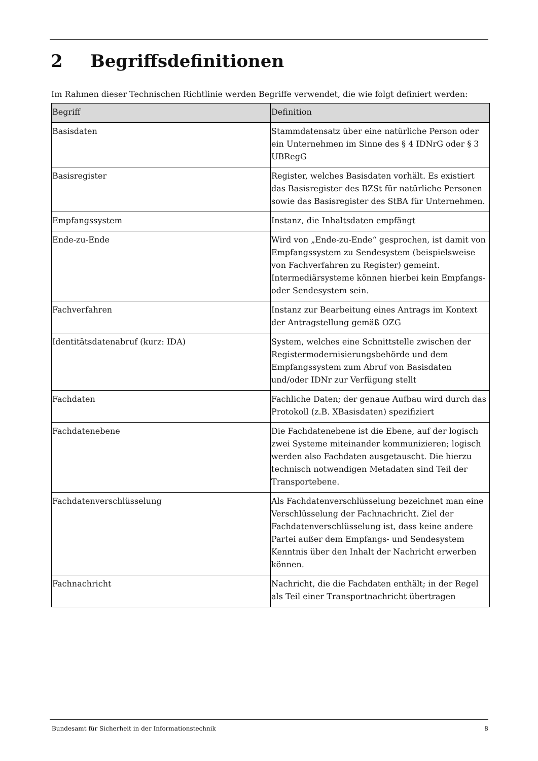2 Begriffsdefinitionen
Im Rahmen dieser Technischen Richtlinie werden Begriffe verwendet, die wie folgt definiert werden:
| Begriff | Definition |
| --- | --- |
| Basisdaten | Stammdatensatz über eine natürliche Person oder ein Unternehmen im Sinne des § 4 IDNrG oder § 3 UBRegG |
| Basisregister | Register, welches Basisdaten vorhält. Es existiert das Basisregister des BZSt für natürliche Personen sowie das Basisregister des StBA für Unternehmen. |
| Empfangssystem | Instanz, die Inhaltsdaten empfängt |
| Ende-zu-Ende | Wird von „Ende-zu-Ende“ gesprochen, ist damit von Empfangssystem zu Sendesystem (beispielsweise von Fachverfahren zu Register) gemeint. Intermediärsysteme können hierbei kein Empfangs- oder Sendesystem sein. |
| Fachverfahren | Instanz zur Bearbeitung eines Antrags im Kontext der Antragstellung gemäß OZG |
| Identitätsdatenabruf (kurz: IDA) | System, welches eine Schnittstelle zwischen der Registermodernisierungsbehörde und dem Empfangssystem zum Abruf von Basisdaten und/oder IDNr zur Verfügung stellt |
| Fachdaten | Fachliche Daten; der genaue Aufbau wird durch das Protokoll (z.B. XBasisdaten) spezifiziert |
| Fachdatenebene | Die Fachdatenebene ist die Ebene, auf der logisch zwei Systeme miteinander kommunizieren; logisch werden also Fachdaten ausgetauscht. Die hierzu technisch notwendigen Metadaten sind Teil der Transportebene. |
| Fachdatenverschlüsselung | Als Fachdatenverschlüsselung bezeichnet man eine Verschlüsselung der Fachnachricht. Ziel der Fachdatenverschlüsselung ist, dass keine andere Partei außer dem Empfangs- und Sendesystem Kenntnis über den Inhalt der Nachricht erwerben können. |
| Fachnachricht | Nachricht, die die Fachdaten enthält; in der Regel als Teil einer Transportnachricht übertragen |
Bundesamt für Sicherheit in der Informationstechnik 8